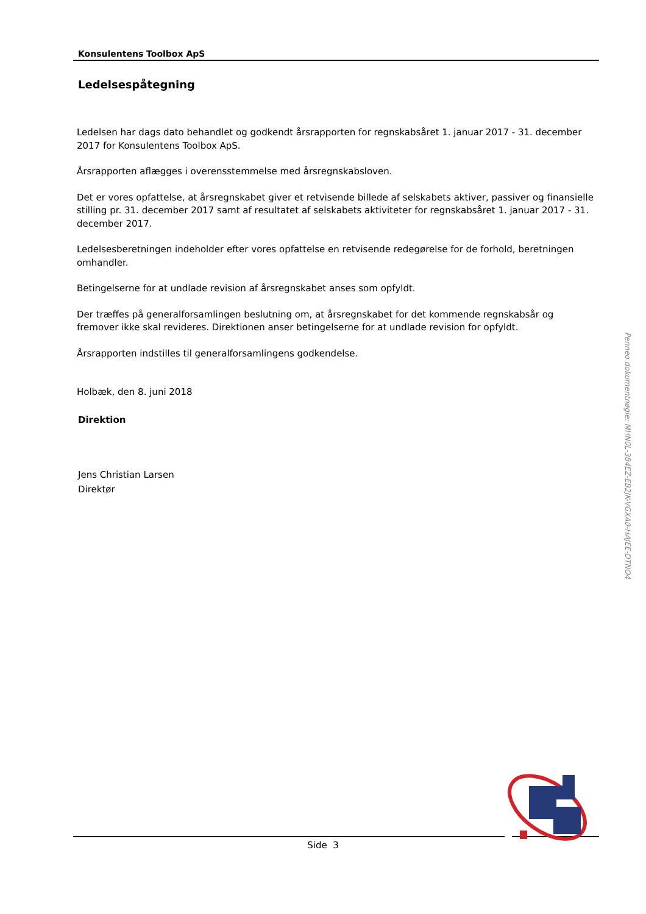Konsulentens Toolbox ApS
Ledelsespåtegning
Ledelsen har dags dato behandlet og godkendt årsrapporten for regnskabsåret 1. januar 2017 - 31. december 2017 for Konsulentens Toolbox ApS.
Årsrapporten aflægges i overensstemmelse med årsregnskabsloven.
Det er vores opfattelse, at årsregnskabet giver et retvisende billede af selskabets aktiver, passiver og finansielle stilling pr. 31. december 2017 samt af resultatet af selskabets aktiviteter for regnskabsåret 1. januar 2017 - 31. december 2017.
Ledelsesberetningen indeholder efter vores opfattelse en retvisende redegørelse for de forhold, beretningen omhandler.
Betingelserne for at undlade revision af årsregnskabet anses som opfyldt.
Der træffes på generalforsamlingen beslutning om, at årsregnskabet for det kommende regnskabsår og fremover ikke skal revideres. Direktionen anser betingelserne for at undlade revision for opfyldt.
Årsrapporten indstilles til generalforsamlingens godkendelse.
Holbæk, den 8. juni 2018
Direktion
Jens Christian Larsen
Direktør
Penneo dokumentnøgle: MHN0L-384EZ-EB2JK-VGXA0-HAJEE-DTNO4
Side 3